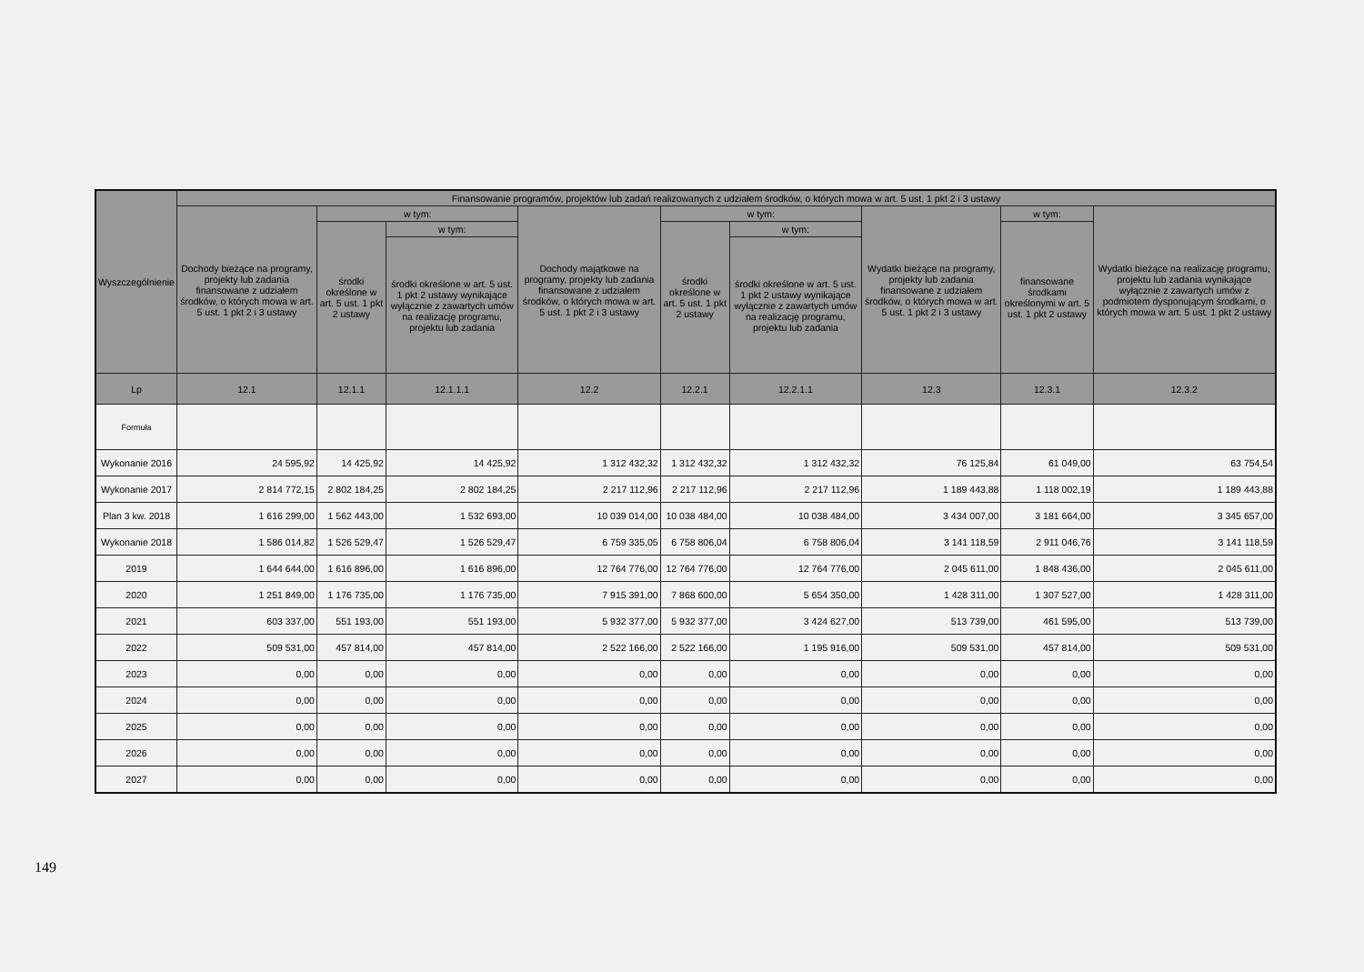| Wyszczególnienie | Finansowanie programów, projektów lub zadań realizowanych z udziałem środków, o których mowa w art. 5 ust. 1 pkt 2 i 3 ustawy | | | | | | | | |
| --- | --- | --- | --- | --- | --- | --- | --- | --- | --- |
| | Dochody bieżące na programy, projekty lub zadania finansowane z udziałem środków, o których mowa w art. 5 ust. 1 pkt 2 i 3 ustawy | w tym: | | Dochody majątkowe na programy, projekty lub zadania finansowane z udziałem środków, o których mowa w art. 5 ust. 1 pkt 2 i 3 ustawy | w tym: | | Wydatki bieżące na programy, projekty lub zadania finansowane z udziałem środków, o których mowa w art. 5 ust. 1 pkt 2 i 3 ustawy | w tym: | Wydatki bieżące na realizację programu, projektu lub zadania wynikające wyłącznie z zawartych umów z podmiotem dysponującym środkami, o których mowa w art. 5 ust. 1 pkt 2 ustawy |
| | | środki określone w art. 5 ust. 1 pkt 2 ustawy | w tym: | | środki określone w art. 5 ust. 1 pkt 2 ustawy | w tym: | | finansowane środkami określonymi w art. 5 ust. 1 pkt 2 ustawy | |
| | | | środki określone w art. 5 ust. 1 pkt 2 ustawy wynikające wyłącznie z zawartych umów na realizację programu, projektu lub zadania | | | środki określone w art. 5 ust. 1 pkt 2 ustawy wynikające wyłącznie z zawartych umów na realizację programu, projektu lub zadania | | | |
| Lp | 12.1 | 12.1.1 | 12.1.1.1 | 12.2 | 12.2.1 | 12.2.1.1 | 12.3 | 12.3.1 | 12.3.2 |
| Formuła | | | | | | | | | |
| Wykonanie 2016 | 24 595,92 | 14 425,92 | 14 425,92 | 1 312 432,32 | 1 312 432,32 | 1 312 432,32 | 76 125,84 | 61 049,00 | 63 754,54 |
| Wykonanie 2017 | 2 814 772,15 | 2 802 184,25 | 2 802 184,25 | 2 217 112,96 | 2 217 112,96 | 2 217 112,96 | 1 189 443,88 | 1 118 002,19 | 1 189 443,88 |
| Plan 3 kw. 2018 | 1 616 299,00 | 1 562 443,00 | 1 532 693,00 | 10 039 014,00 | 10 038 484,00 | 10 038 484,00 | 3 434 007,00 | 3 181 664,00 | 3 345 657,00 |
| Wykonanie 2018 | 1 586 014,82 | 1 526 529,47 | 1 526 529,47 | 6 759 335,05 | 6 758 806,04 | 6 758 806,04 | 3 141 118,59 | 2 911 046,76 | 3 141 118,59 |
| 2019 | 1 644 644,00 | 1 616 896,00 | 1 616 896,00 | 12 764 776,00 | 12 764 776,00 | 12 764 776,00 | 2 045 611,00 | 1 848 436,00 | 2 045 611,00 |
| 2020 | 1 251 849,00 | 1 176 735,00 | 1 176 735,00 | 7 915 391,00 | 7 868 600,00 | 5 654 350,00 | 1 428 311,00 | 1 307 527,00 | 1 428 311,00 |
| 2021 | 603 337,00 | 551 193,00 | 551 193,00 | 5 932 377,00 | 5 932 377,00 | 3 424 627,00 | 513 739,00 | 461 595,00 | 513 739,00 |
| 2022 | 509 531,00 | 457 814,00 | 457 814,00 | 2 522 166,00 | 2 522 166,00 | 1 195 916,00 | 509 531,00 | 457 814,00 | 509 531,00 |
| 2023 | 0,00 | 0,00 | 0,00 | 0,00 | 0,00 | 0,00 | 0,00 | 0,00 | 0,00 |
| 2024 | 0,00 | 0,00 | 0,00 | 0,00 | 0,00 | 0,00 | 0,00 | 0,00 | 0,00 |
| 2025 | 0,00 | 0,00 | 0,00 | 0,00 | 0,00 | 0,00 | 0,00 | 0,00 | 0,00 |
| 2026 | 0,00 | 0,00 | 0,00 | 0,00 | 0,00 | 0,00 | 0,00 | 0,00 | 0,00 |
| 2027 | 0,00 | 0,00 | 0,00 | 0,00 | 0,00 | 0,00 | 0,00 | 0,00 | 0,00 |
149